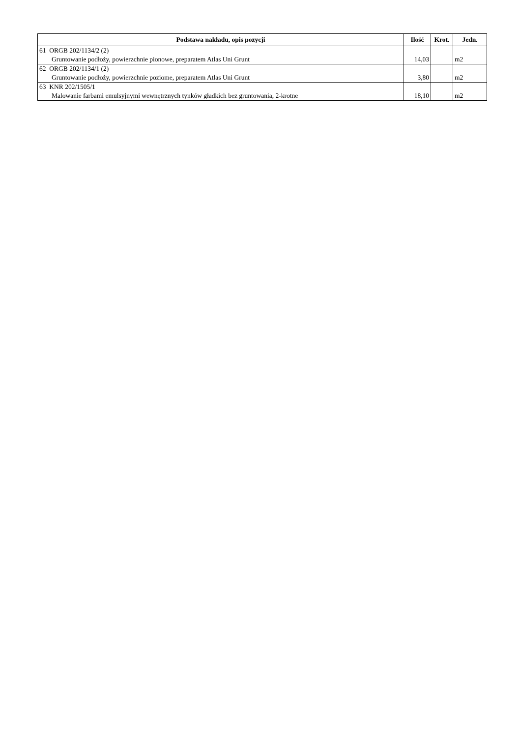| Podstawa nakładu, opis pozycji | Ilość | Krot. | Jedn. |
| --- | --- | --- | --- |
| 61 ORGB 202/1134/2 (2) Gruntowanie podłoży, powierzchnie pionowe, preparatem Atlas Uni Grunt | 14,03 | | m2 |
| 62 ORGB 202/1134/1 (2) Gruntowanie podłoży, powierzchnie poziome, preparatem Atlas Uni Grunt | 3,80 | | m2 |
| 63 KNR 202/1505/1 Malowanie farbami emulsyjnymi wewnętrznych tynków gładkich bez gruntowania, 2-krotne | 18,10 | | m2 |